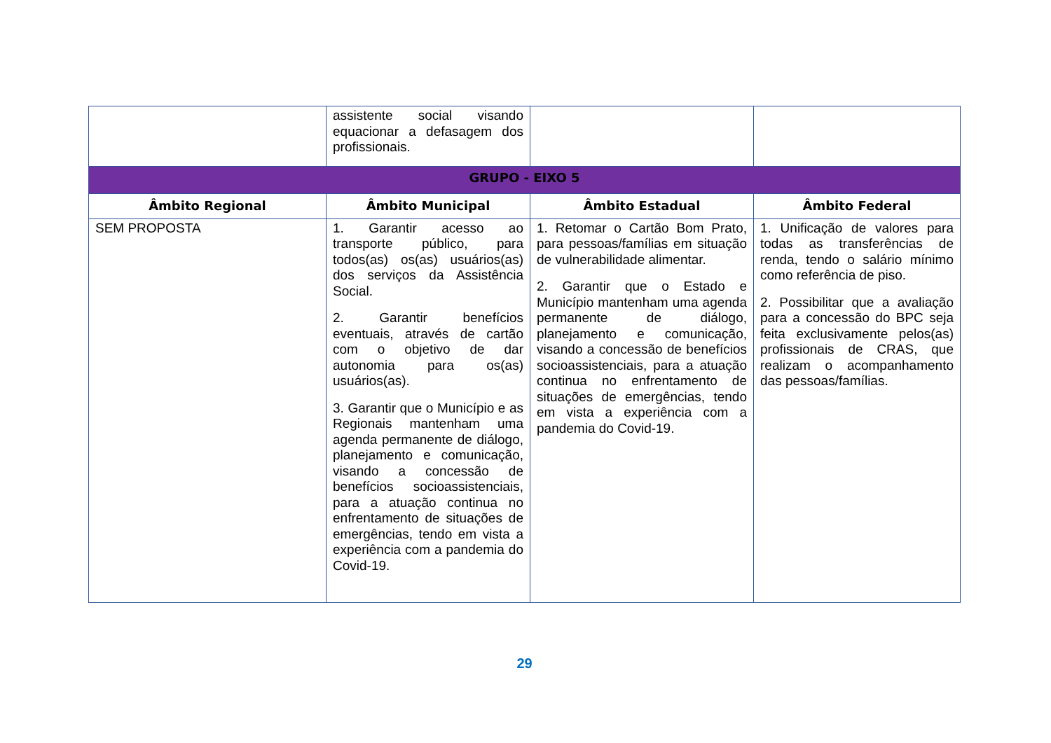| | assistente social visando equacionar a defasagem dos profissionais. | | |
| GRUPO - EIXO 5 | | | |
| Âmbito Regional | Âmbito Municipal | Âmbito Estadual | Âmbito Federal |
| SEM PROPOSTA | 1. Garantir acesso ao transporte público, para todos(as) os(as) usuários(as) dos serviços da Assistência Social. 2. Garantir benefícios eventuais, através de cartão com o objetivo de dar autonomia para os(as) usuários(as). 3. Garantir que o Município e as Regionais mantenham uma agenda permanente de diálogo, planejamento e comunicação, visando a concessão de benefícios socioassistenciais, para a atuação continua no enfrentamento de situações de emergências, tendo em vista a experiência com a pandemia do Covid-19. | 1. Retomar o Cartão Bom Prato, para pessoas/famílias em situação de vulnerabilidade alimentar. 2. Garantir que o Estado e Município mantenham uma agenda permanente de diálogo, planejamento e comunicação, visando a concessão de benefícios socioassistenciais, para a atuação continua no enfrentamento de situações de emergências, tendo em vista a experiência com a pandemia do Covid-19. | 1. Unificação de valores para todas as transferências de renda, tendo o salário mínimo como referência de piso. 2. Possibilitar que a avaliação para a concessão do BPC seja feita exclusivamente pelos(as) profissionais de CRAS, que realizam o acompanhamento das pessoas/famílias. |
29